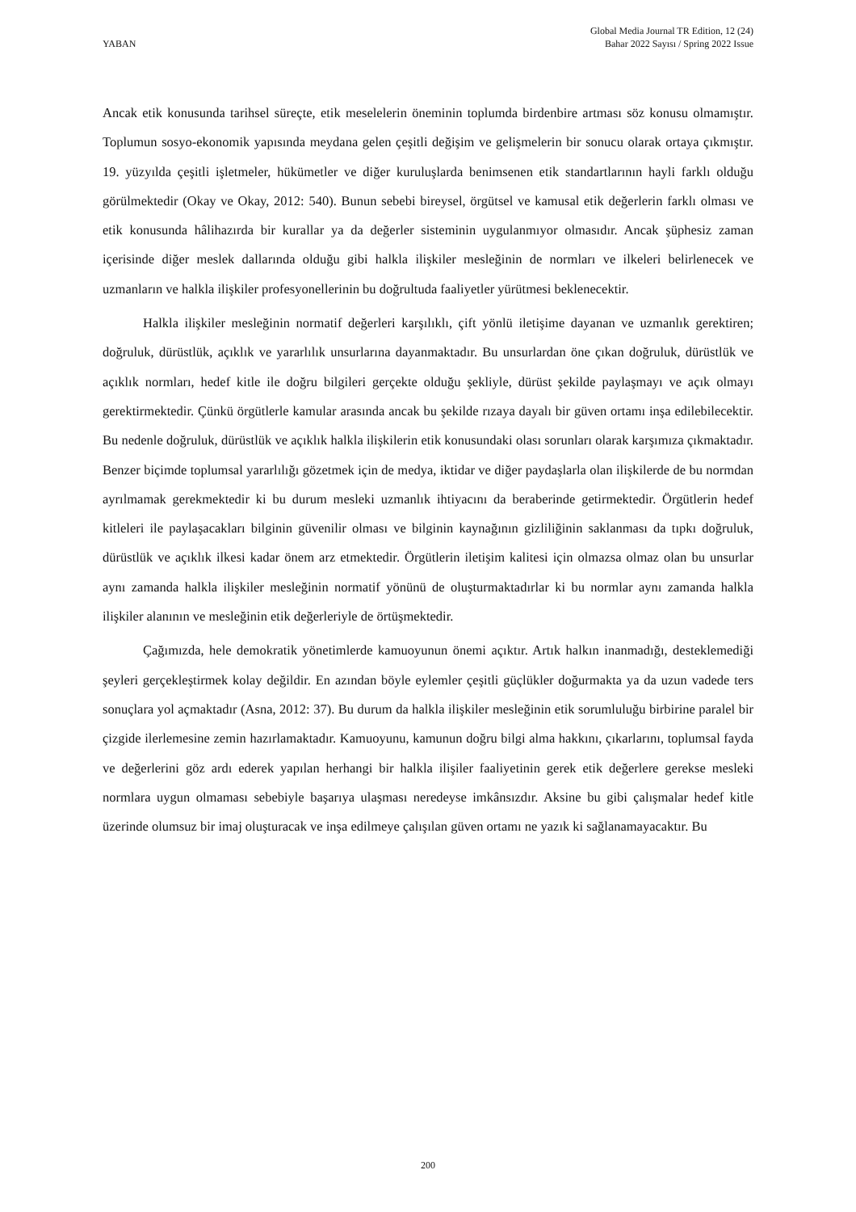YABAN
Global Media Journal TR Edition, 12 (24)
Bahar 2022 Sayısı / Spring 2022 Issue
Ancak etik konusunda tarihsel süreçte, etik meselelerin öneminin toplumda birdenbire artması söz konusu olmamıştır. Toplumun sosyo-ekonomik yapısında meydana gelen çeşitli değişim ve gelişmelerin bir sonucu olarak ortaya çıkmıştır. 19. yüzyılda çeşitli işletmeler, hükümetler ve diğer kuruluşlarda benimsenen etik standartlarının hayli farklı olduğu görülmektedir (Okay ve Okay, 2012: 540). Bunun sebebi bireysel, örgütsel ve kamusal etik değerlerin farklı olması ve etik konusunda hâlihazırda bir kurallar ya da değerler sisteminin uygulanmıyor olmasıdır. Ancak şüphesiz zaman içerisinde diğer meslek dallarında olduğu gibi halkla ilişkiler mesleğinin de normları ve ilkeleri belirlenecek ve uzmanların ve halkla ilişkiler profesyonellerinin bu doğrultuda faaliyetler yürütmesi beklenecektir.
Halkla ilişkiler mesleğinin normatif değerleri karşılıklı, çift yönlü iletişime dayanan ve uzmanlık gerektiren; doğruluk, dürüstlük, açıklık ve yararlılık unsurlarına dayanmaktadır. Bu unsurlardan öne çıkan doğruluk, dürüstlük ve açıklık normları, hedef kitle ile doğru bilgileri gerçekte olduğu şekliyle, dürüst şekilde paylaşmayı ve açık olmayı gerektirmektedir. Çünkü örgütlerle kamular arasında ancak bu şekilde rızaya dayalı bir güven ortamı inşa edilebilecektir. Bu nedenle doğruluk, dürüstlük ve açıklık halkla ilişkilerin etik konusundaki olası sorunları olarak karşımıza çıkmaktadır. Benzer biçimde toplumsal yararlılığı gözetmek için de medya, iktidar ve diğer paydaşlarla olan ilişkilerde de bu normdan ayrılmamak gerekmektedir ki bu durum mesleki uzmanlık ihtiyacını da beraberinde getirmektedir. Örgütlerin hedef kitleleri ile paylaşacakları bilginin güvenilir olması ve bilginin kaynağının gizliliğinin saklanması da tıpkı doğruluk, dürüstlük ve açıklık ilkesi kadar önem arz etmektedir. Örgütlerin iletişim kalitesi için olmazsa olmaz olan bu unsurlar aynı zamanda halkla ilişkiler mesleğinin normatif yönünü de oluşturmaktadırlar ki bu normlar aynı zamanda halkla ilişkiler alanının ve mesleğinin etik değerleriyle de örtüşmektedir.
Çağımızda, hele demokratik yönetimlerde kamuoyunun önemi açıktır. Artık halkın inanmadığı, desteklemediği şeyleri gerçekleştirmek kolay değildir. En azından böyle eylemler çeşitli güçlükler doğurmakta ya da uzun vadede ters sonuçlara yol açmaktadır (Asna, 2012: 37). Bu durum da halkla ilişkiler mesleğinin etik sorumluluğu birbirine paralel bir çizgide ilerlemesine zemin hazırlamaktadır. Kamuoyunu, kamunun doğru bilgi alma hakkını, çıkarlarını, toplumsal fayda ve değerlerini göz ardı ederek yapılan herhangi bir halkla ilişiler faaliyetinin gerek etik değerlere gerekse mesleki normlara uygun olmaması sebebiyle başarıya ulaşması neredeyse imkânsızdır. Aksine bu gibi çalışmalar hedef kitle üzerinde olumsuz bir imaj oluşturacak ve inşa edilmeye çalışılan güven ortamı ne yazık ki sağlanamayacaktır. Bu
200